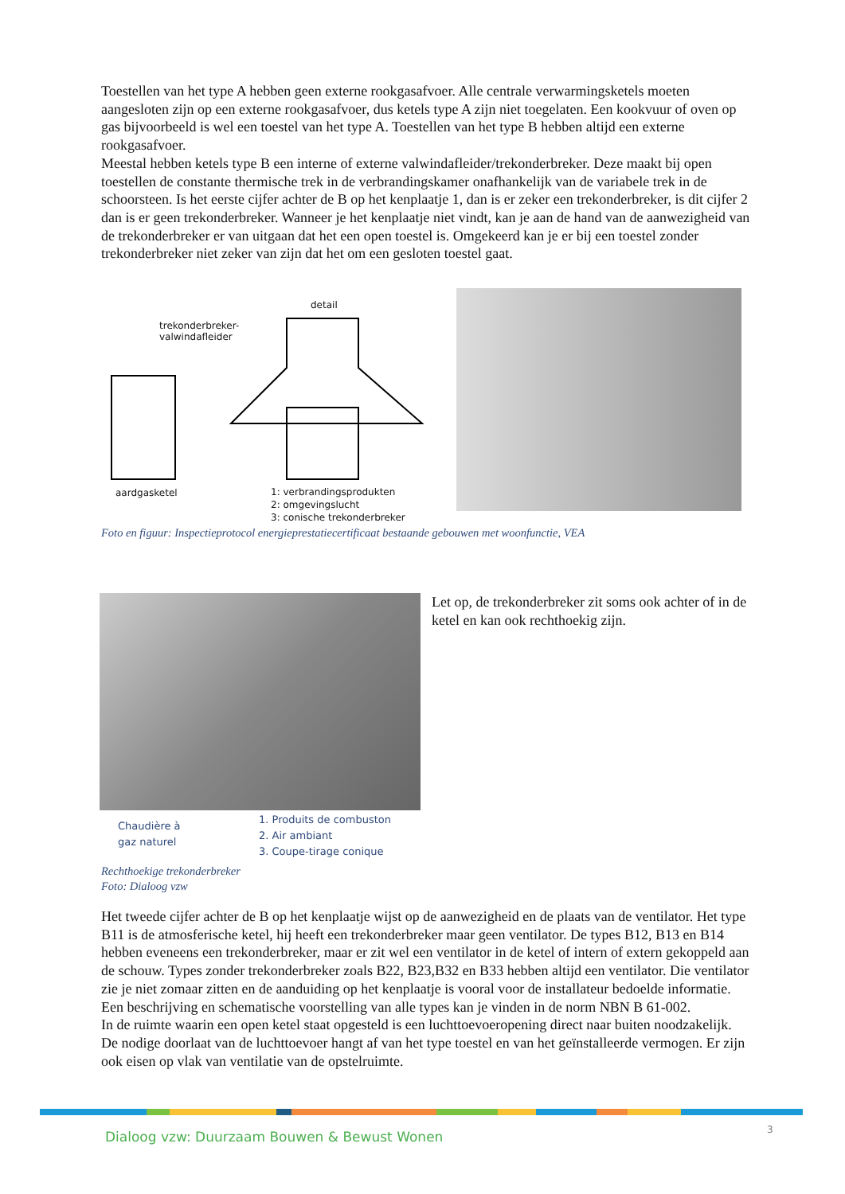Toestellen van het type A hebben geen externe rookgasafvoer. Alle centrale verwarmingsketels moeten aangesloten zijn op een externe rookgasafvoer, dus ketels type A zijn niet toegelaten. Een kookvuur of oven op gas bijvoorbeeld is wel een toestel van het type A. Toestellen van het type B hebben altijd een externe rookgasafvoer.
Meestal hebben ketels type B een interne of externe valwindafleider/trekonderbreker. Deze maakt bij open toestellen de constante thermische trek in de verbrandingskamer onafhankelijk van de variabele trek in de schoorsteen. Is het eerste cijfer achter de B op het kenplaatje 1, dan is er zeker een trekonderbreker, is dit cijfer 2 dan is er geen trekonderbreker. Wanneer je het kenplaatje niet vindt, kan je aan de hand van de aanwezigheid van de trekonderbreker er van uitgaan dat het een open toestel is. Omgekeerd kan je er bij een toestel zonder trekonderbreker niet zeker van zijn dat het om een gesloten toestel gaat.
trekonderbreker-
valwindafleider
detail
aardgasketel
1: verbrandingsprodukten
2: omgevingslucht
3: conische trekonderbreker
Foto en figuur: Inspectieprotocol energieprestatiecertificaat bestaande gebouwen met woonfunctie, VEA
Let op, de trekonderbreker zit soms ook achter of in de ketel en kan ook rechthoekig zijn.
Chaudière à
gaz naturel
1. Produits de combuston
2. Air ambiant
3. Coupe-tirage conique
Rechthoekige trekonderbreker
Foto: Dialoog vzw
Het tweede cijfer achter de B op het kenplaatje wijst op de aanwezigheid en de plaats van de ventilator. Het type B11 is de atmosferische ketel, hij heeft een trekonderbreker maar geen ventilator. De types B12, B13 en B14 hebben eveneens een trekonderbreker, maar er zit wel een ventilator in de ketel of intern of extern gekoppeld aan de schouw. Types zonder trekonderbreker zoals B22, B23,B32 en B33 hebben altijd een ventilator. Die ventilator zie je niet zomaar zitten en de aanduiding op het kenplaatje is vooral voor de installateur bedoelde informatie. Een beschrijving en schematische voorstelling van alle types kan je vinden in de norm NBN B 61-002.
In de ruimte waarin een open ketel staat opgesteld is een luchttoevoeropening direct naar buiten noodzakelijk. De nodige doorlaat van de luchttoevoer hangt af van het type toestel en van het geïnstalleerde vermogen. Er zijn ook eisen op vlak van ventilatie van de opstelruimte.
Dialoog vzw: Duurzaam Bouwen & Bewust Wonen
3